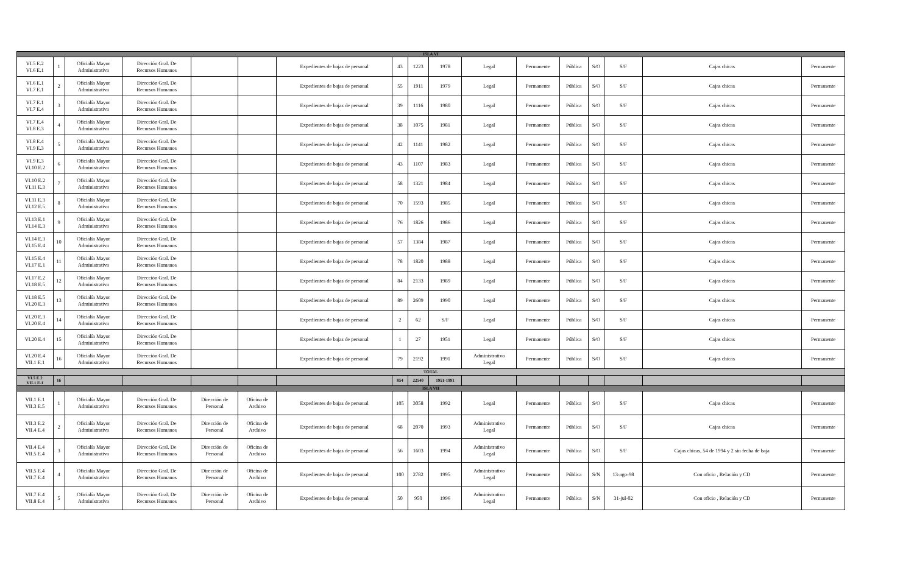| ISLA VI | | | | | | | | | | | | | | | | |
| VI.5 E.2 VI.6 E.1 | 1 | Oficialía Mayor Administrativa | Dirección Gral. De Recursos Humanos | | | Expedientes de bajas de personal | 43 | 1223 | 1978 | Legal | Permanente | Pública | S/O | S/F | Cajas chicas | Permanente |
| VI.6 E.1 VI.7 E.1 | 2 | Oficialía Mayor Administrativa | Dirección Gral. De Recursos Humanos | | | Expedientes de bajas de personal | 55 | 1911 | 1979 | Legal | Permanente | Pública | S/O | S/F | Cajas chicas | Permanente |
| VI.7 E.1 VI.7 E.4 | 3 | Oficialía Mayor Administrativa | Dirección Gral. De Recursos Humanos | | | Expedientes de bajas de personal | 39 | 1116 | 1980 | Legal | Permanente | Pública | S/O | S/F | Cajas chicas | Permanente |
| VI.7 E.4 VI.8 E.3 | 4 | Oficialía Mayor Administrativa | Dirección Gral. De Recursos Humanos | | | Expedientes de bajas de personal | 38 | 1075 | 1981 | Legal | Permanente | Pública | S/O | S/F | Cajas chicas | Permanente |
| VI.8 E.4 VI.9 E.3 | 5 | Oficialía Mayor Administrativa | Dirección Gral. De Recursos Humanos | | | Expedientes de bajas de personal | 42 | 1141 | 1982 | Legal | Permanente | Pública | S/O | S/F | Cajas chicas | Permanente |
| VI.9 E.3 VI.10 E.2 | 6 | Oficialía Mayor Administrativa | Dirección Gral. De Recursos Humanos | | | Expedientes de bajas de personal | 43 | 1107 | 1983 | Legal | Permanente | Pública | S/O | S/F | Cajas chicas | Permanente |
| VI.10 E.2 VI.11 E.3 | 7 | Oficialía Mayor Administrativa | Dirección Gral. De Recursos Humanos | | | Expedientes de bajas de personal | 58 | 1321 | 1984 | Legal | Permanente | Pública | S/O | S/F | Cajas chicas | Permanente |
| VI.11 E.3 VI.12 E.5 | 8 | Oficialía Mayor Administrativa | Dirección Gral. De Recursos Humanos | | | Expedientes de bajas de personal | 70 | 1593 | 1985 | Legal | Permanente | Pública | S/O | S/F | Cajas chicas | Permanente |
| VI.13 E.1 VI.14 E.3 | 9 | Oficialía Mayor Administrativa | Dirección Gral. De Recursos Humanos | | | Expedientes de bajas de personal | 76 | 1826 | 1986 | Legal | Permanente | Pública | S/O | S/F | Cajas chicas | Permanente |
| VI.14 E.3 VI.15 E.4 | 10 | Oficialía Mayor Administrativa | Dirección Gral. De Recursos Humanos | | | Expedientes de bajas de personal | 57 | 1384 | 1987 | Legal | Permanente | Pública | S/O | S/F | Cajas chicas | Permanente |
| VI.15 E.4 VI.17 E.1 | 11 | Oficialía Mayor Administrativa | Dirección Gral. De Recursos Humanos | | | Expedientes de bajas de personal | 78 | 1820 | 1988 | Legal | Permanente | Pública | S/O | S/F | Cajas chicas | Permanente |
| VI.17 E.2 VI.18 E.5 | 12 | Oficialía Mayor Administrativa | Dirección Gral. De Recursos Humanos | | | Expedientes de bajas de personal | 84 | 2133 | 1989 | Legal | Permanente | Pública | S/O | S/F | Cajas chicas | Permanente |
| VI.18 E.5 VI.20 E.3 | 13 | Oficialía Mayor Administrativa | Dirección Gral. De Recursos Humanos | | | Expedientes de bajas de personal | 89 | 2609 | 1990 | Legal | Permanente | Pública | S/O | S/F | Cajas chicas | Permanente |
| VI.20 E.3 VI.20 E.4 | 14 | Oficialía Mayor Administrativa | Dirección Gral. De Recursos Humanos | | | Expedientes de bajas de personal | 2 | 62 | S/F | Legal | Permanente | Pública | S/O | S/F | Cajas chicas | Permanente |
| VI.20 E.4 | 15 | Oficialía Mayor Administrativa | Dirección Gral. De Recursos Humanos | | | Expedientes de bajas de personal | 1 | 27 | 1951 | Legal | Permanente | Pública | S/O | S/F | Cajas chicas | Permanente |
| VI.20 E.4 VII.1 E.1 | 16 | Oficialía Mayor Administrativa | Dirección Gral. De Recursos Humanos | | | Expedientes de bajas de personal | 79 | 2192 | 1991 | Administrativo Legal | Permanente | Pública | S/O | S/F | Cajas chicas | Permanente |
| TOTAL | | | | | | | | | | | | | | | | |
| VI.5 E.2 VII.1 E.1 | 16 | | | | | | 854 | 22540 | 1951-1991 | | | | | | | |
| ISLA VII | | | | | | | | | | | | | | | | |
| VII.1 E.1 VII.3 E.5 | 1 | Oficialía Mayor Administrativa | Dirección Gral. De Recursos Humanos | Dirección de Personal | Oficina de Archivo | Expedientes de bajas de personal | 105 | 3058 | 1992 | Legal | Permanente | Pública | S/O | S/F | Cajas chicas | Permanente |
| VII.3 E.2 VII.4 E.4 | 2 | Oficialía Mayor Administrativa | Dirección Gral. De Recursos Humanos | Dirección de Personal | Oficina de Archivo | Expedientes de bajas de personal | 68 | 2070 | 1993 | Administrativo Legal | Permanente | Pública | S/O | S/F | Cajas chicas | Permanente |
| VII.4 E.4 VII.5 E.4 | 3 | Oficialía Mayor Administrativa | Dirección Gral. De Recursos Humanos | Dirección de Personal | Oficina de Archivo | Expedientes de bajas de personal | 56 | 1603 | 1994 | Administrativo Legal | Permanente | Pública | S/O | S/F | Cajas chicas, 54 de 1994 y 2 sin fecha de baja | Permanente |
| VII.5 E.4 VII.7 E.4 | 4 | Oficialía Mayor Administrativa | Dirección Gral. De Recursos Humanos | Dirección de Personal | Oficina de Archivo | Expedientes de bajas de personal | 100 | 2782 | 1995 | Administrativo Legal | Permanente | Pública | S/N | 13-ago-98 | Con oficio , Relación y CD | Permanente |
| VII.7 E.4 VII.8 E.4 | 5 | Oficialía Mayor Administrativa | Dirección Gral. De Recursos Humanos | Dirección de Personal | Oficina de Archivo | Expedientes de bajas de personal | 50 | 950 | 1996 | Administrativo Legal | Permanente | Pública | S/N | 31-jul-02 | Con oficio , Relación y CD | Permanente |